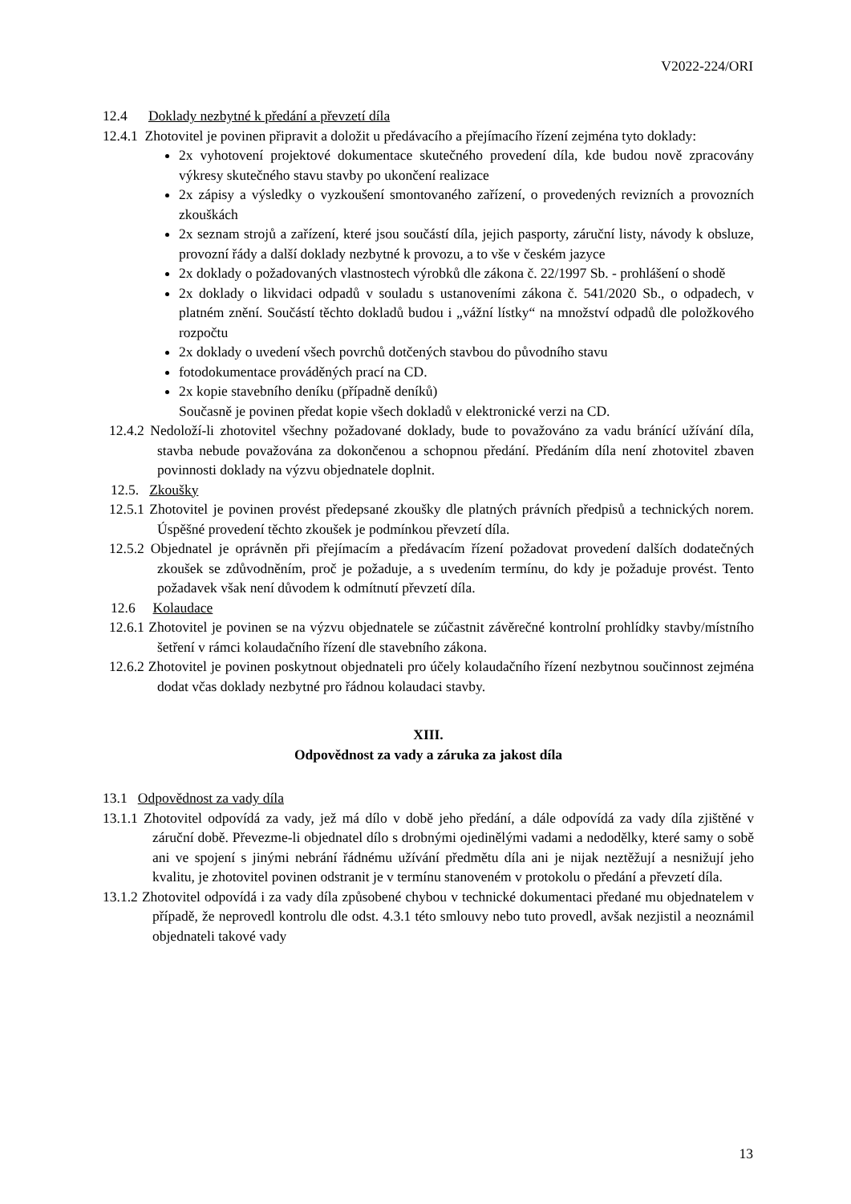V2022-224/ORI
12.4 Doklady nezbytné k předání a převzetí díla
12.4.1 Zhotovitel je povinen připravit a doložit u předávacího a přejímacího řízení zejména tyto doklady:
2x vyhotovení projektové dokumentace skutečného provedení díla, kde budou nově zpracovány výkresy skutečného stavu stavby po ukončení realizace
2x zápisy a výsledky o vyzkoušení smontovaného zařízení, o provedených revizních a provozních zkouškách
2x seznam strojů a zařízení, které jsou součástí díla, jejich pasporty, záruční listy, návody k obsluze, provozní řády a další doklady nezbytné k provozu, a to vše v českém jazyce
2x doklady o požadovaných vlastnostech výrobků dle zákona č. 22/1997 Sb. - prohlášení o shodě
2x doklady o likvidaci odpadů v souladu s ustanoveními zákona č. 541/2020 Sb., o odpadech, v platném znění. Součástí těchto dokladů budou i „vážní lístky“ na množství odpadů dle položkového rozpočtu
2x doklady o uvedení všech povrchů dotčených stavbou do původního stavu
fotodokumentace prováděných prací na CD.
2x kopie stavebního deníku (případně deníků)
Současně je povinen předat kopie všech dokladů v elektronické verzi na CD.
12.4.2 Nedoloží-li zhotovitel všechny požadované doklady, bude to považováno za vadu bránící užívání díla, stavba nebude považována za dokončenou a schopnou předání. Předáním díla není zhotovitel zbaven povinnosti doklady na výzvu objednatele doplnit.
12.5. Zkoušky
12.5.1 Zhotovitel je povinen provést předepsané zkoušky dle platných právních předpisů a technických norem. Úspěšné provedení těchto zkoušek je podmínkou převzetí díla.
12.5.2 Objednatel je oprávněn při přejímacím a předávacím řízení požadovat provedení dalších dodatečných zkoušek se zdůvodněním, proč je požaduje, a s uvedením termínu, do kdy je požaduje provést. Tento požadavek však není důvodem k odmítnutí převzetí díla.
12.6 Kolaudace
12.6.1 Zhotovitel je povinen se na výzvu objednatele se zúčastnit závěrečné kontrolní prohlídky stavby/místního šetření v rámci kolaudačního řízení dle stavebního zákona.
12.6.2 Zhotovitel je povinen poskytnout objednateli pro účely kolaudačního řízení nezbytnou součinnost zejména dodat včas doklady nezbytné pro řádnou kolaudaci stavby.
XIII.
Odpovědnost za vady a záruka za jakost díla
13.1 Odpovědnost za vady díla
13.1.1 Zhotovitel odpovídá za vady, jež má dílo v době jeho předání, a dále odpovídá za vady díla zjištěné v záruční době. Převezme-li objednatel dílo s drobnými ojedinělými vadami a nedodělky, které samy o sobě ani ve spojení s jinými nebrání řádnému užívání předmětu díla ani je nijak neztěžují a nesnižují jeho kvalitu, je zhotovitel povinen odstranit je v termínu stanoveném v protokolu o předání a převzetí díla.
13.1.2 Zhotovitel odpovídá i za vady díla způsobené chybou v technické dokumentaci předané mu objednatelem v případě, že neprovedl kontrolu dle odst. 4.3.1 této smlouvy nebo tuto provedl, avšak nezjistil a neoznámil objednateli takové vady
13